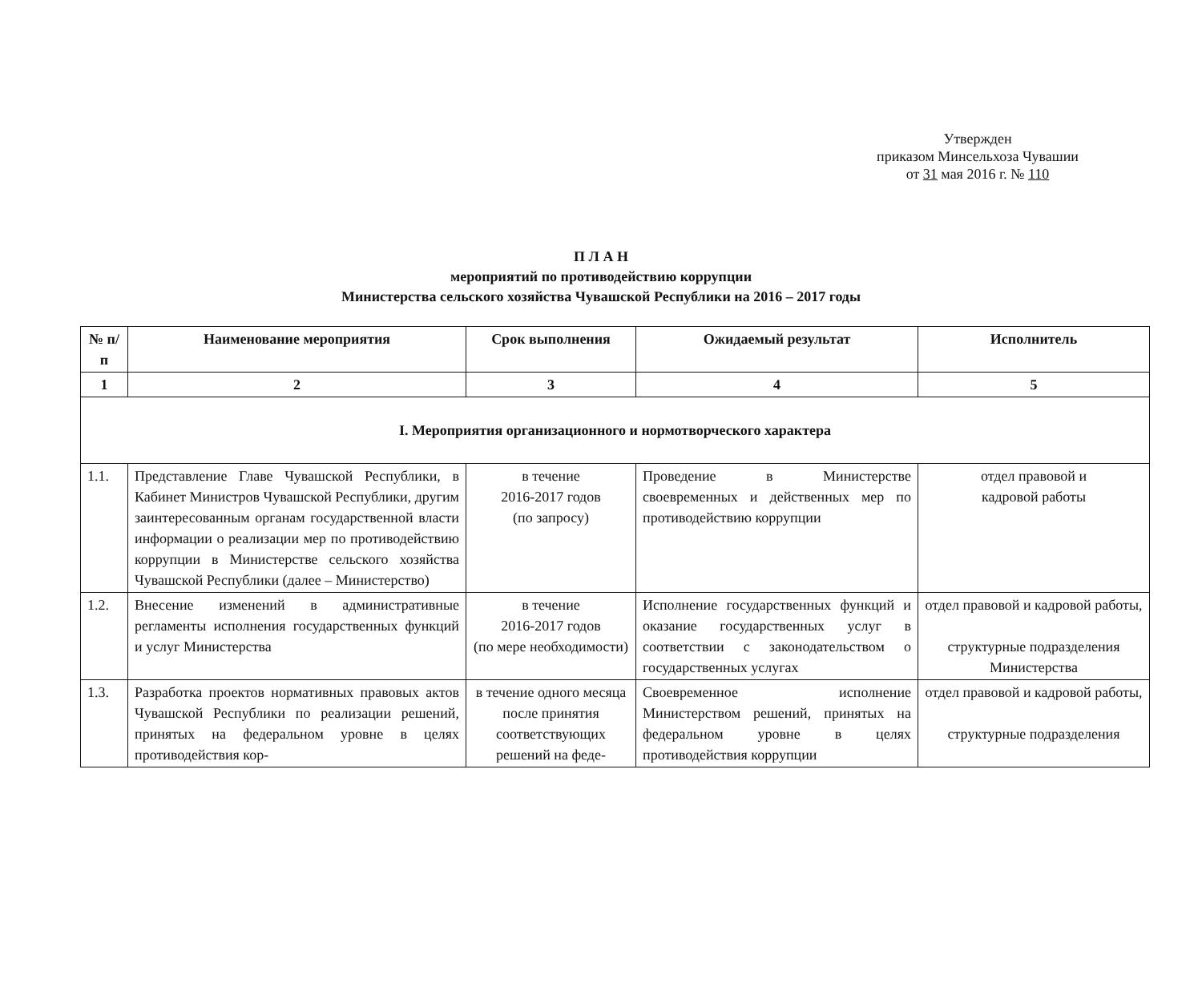Утвержден
приказом Минсельхоза Чувашии
от 31 мая 2016 г. № 110
П Л А Н
мероприятий по противодействию коррупции
Министерства сельского хозяйства Чувашской Республики на 2016 – 2017 годы
| № п/п | Наименование мероприятия | Срок выполнения | Ожидаемый результат | Исполнитель |
| --- | --- | --- | --- | --- |
| 1 | 2 | 3 | 4 | 5 |
| I. Мероприятия организационного и нормотворческого характера | | | | |
| 1.1. | Представление Главе Чувашской Республики, в Кабинет Министров Чувашской Республики, другим заинтересованным органам государственной власти информации о реализации мер по противодействию коррупции в Министерстве сельского хозяйства Чувашской Республики (далее – Министерство) | в течение 2016-2017 годов (по запросу) | Проведение в Министерстве своевременных и действенных мер по противодействию коррупции | отдел правовой и кадровой работы |
| 1.2. | Внесение изменений в административные регламенты исполнения государственных функций и услуг Министерства | в течение 2016-2017 годов (по мере необходимости) | Исполнение государственных функций и оказание государственных услуг в соответствии с законодательством о государственных услугах | отдел правовой и кадровой работы, структурные подразделения Министерства |
| 1.3. | Разработка проектов нормативных правовых актов Чувашской Республики по реализации решений, принятых на федеральном уровне в целях противодействия кор- | в течение одного месяца после принятия соответствующих решений на феде- | Своевременное исполнение Министерством решений, принятых на федеральном уровне в целях противодействия коррупции | отдел правовой и кадровой работы, структурные подразделения |